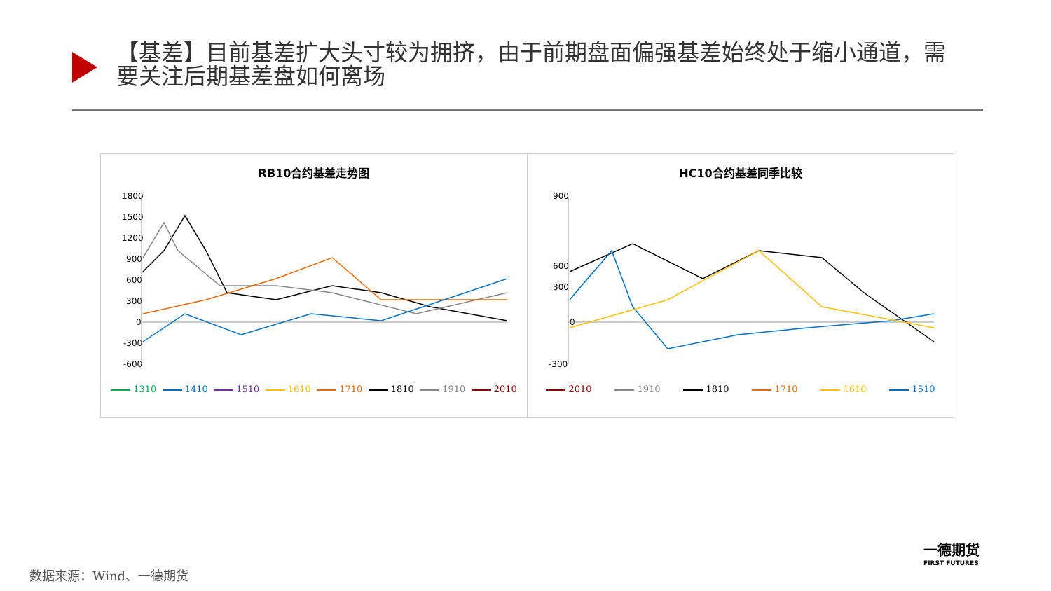【基差】目前基差扩大头寸较为拥挤，由于前期盘面偏强基差始终处于缩小通道，需要关注后期基差盘如何离场
RB10合约基差走势图
1800
1500
1200
900
600
300
0
-300
-600
1310 1410 1510 1610 1710 1810 1910 2010
HC10合约基差同季比较
900
600
300
0
-300
2010 1910 1810 1710 1610 1510
数据来源：Wind、一德期货
一德期货
FIRST FUTURES